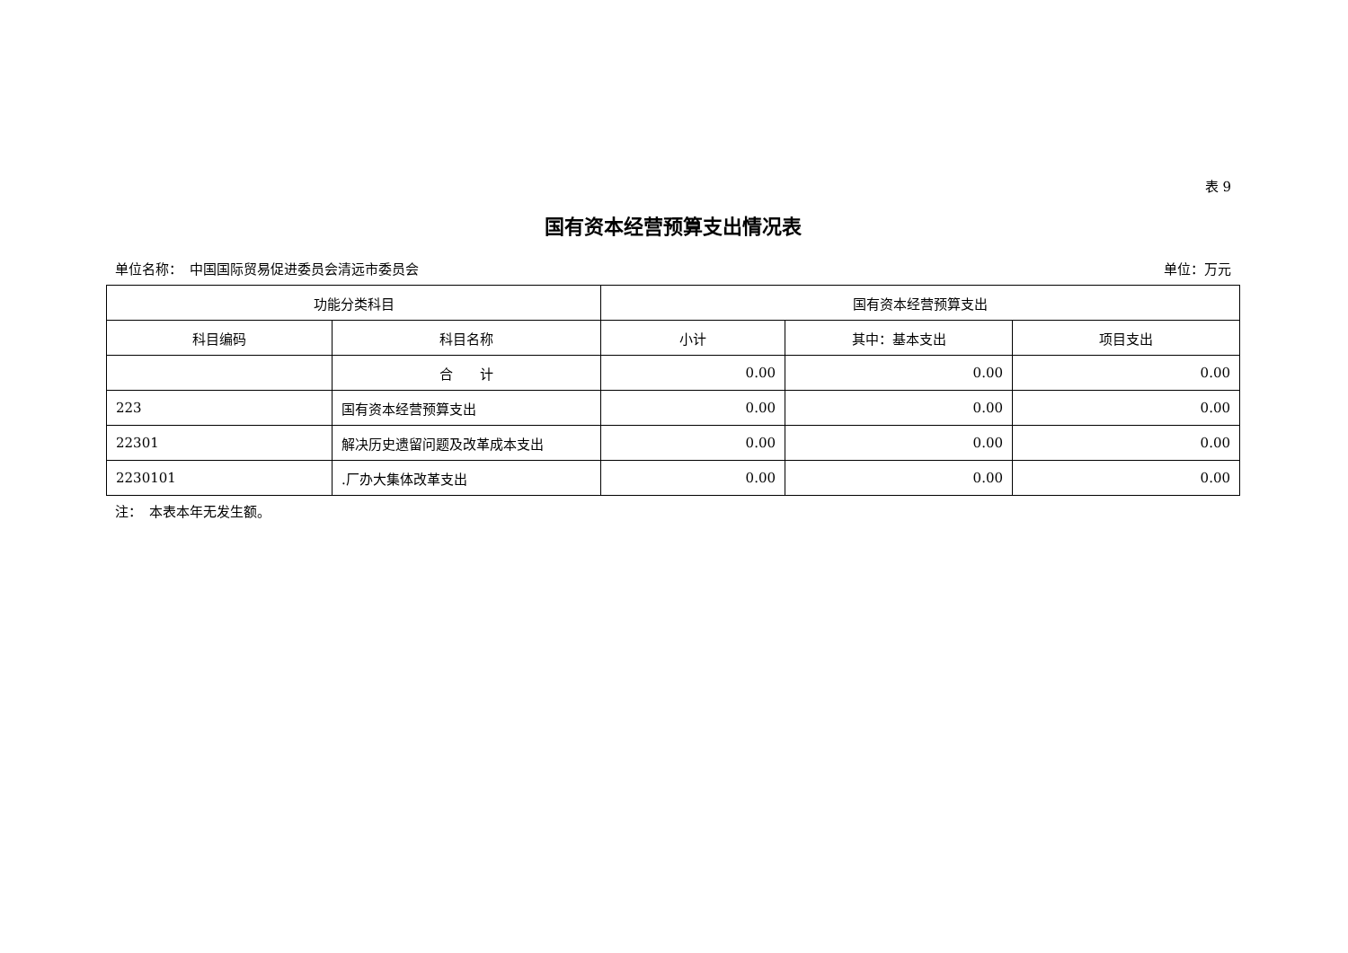表 9
国有资本经营预算支出情况表
单位名称：　中国国际贸易促进委员会清远市委员会 单位：万元
| 功能分类科目 | | 国有资本经营预算支出 | | |
| --- | --- | --- | --- | --- |
| 科目编码 | 科目名称 | 小计 | 其中：基本支出 | 项目支出 |
| | 合 计 | 0.00 | 0.00 | 0.00 |
| 223 | 国有资本经营预算支出 | 0.00 | 0.00 | 0.00 |
| 22301 | 解决历史遗留问题及改革成本支出 | 0.00 | 0.00 | 0.00 |
| 2230101 | .厂办大集体改革支出 | 0.00 | 0.00 | 0.00 |
注：　本表本年无发生额。